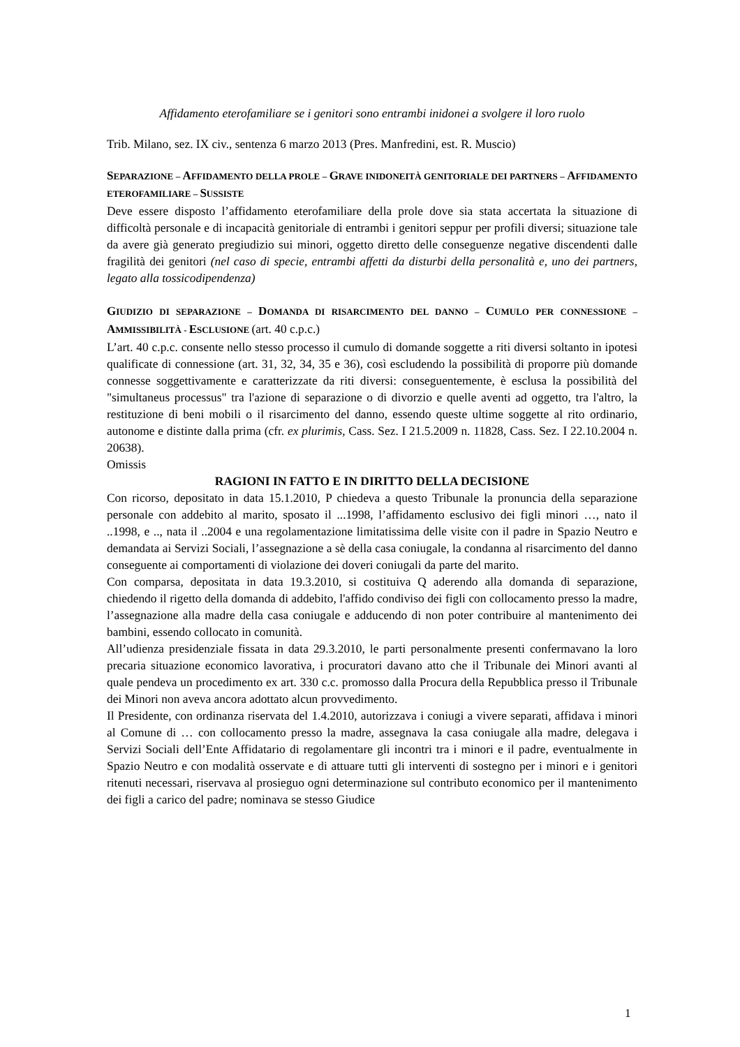Affidamento eterofamiliare se i genitori sono entrambi inidonei a svolgere il loro ruolo
Trib. Milano, sez. IX civ., sentenza 6 marzo 2013 (Pres. Manfredini, est. R. Muscio)
SEPARAZIONE – AFFIDAMENTO DELLA PROLE – GRAVE INIDONEITÀ GENITORIALE DEI PARTNERS – AFFIDAMENTO ETEROFAMILIARE – SUSSISTE
Deve essere disposto l’affidamento eterofamiliare della prole dove sia stata accertata la situazione di difficoltà personale e di incapacità genitoriale di entrambi i genitori seppur per profili diversi; situazione tale da avere già generato pregiudizio sui minori, oggetto diretto delle conseguenze negative discendenti dalle fragilità dei genitori (nel caso di specie, entrambi affetti da disturbi della personalità e, uno dei partners, legato alla tossicodipendenza)
GIUDIZIO DI SEPARAZIONE – DOMANDA DI RISARCIMENTO DEL DANNO – CUMULO PER CONNESSIONE – AMMISSIBILITÀ - ESCLUSIONE (art. 40 c.p.c.)
L’art. 40 c.p.c. consente nello stesso processo il cumulo di domande soggette a riti diversi soltanto in ipotesi qualificate di connessione (art. 31, 32, 34, 35 e 36), così escludendo la possibilità di proporre più domande connesse soggettivamente e caratterizzate da riti diversi: conseguentemente, è esclusa la possibilità del "simultaneus processus" tra l'azione di separazione o di divorzio e quelle aventi ad oggetto, tra l'altro, la restituzione di beni mobili o il risarcimento del danno, essendo queste ultime soggette al rito ordinario, autonome e distinte dalla prima (cfr. ex plurimis, Cass. Sez. I 21.5.2009 n. 11828, Cass. Sez. I 22.10.2004 n. 20638).
Omissis
RAGIONI IN FATTO E IN DIRITTO DELLA DECISIONE
Con ricorso, depositato in data 15.1.2010, P chiedeva a questo Tribunale la pronuncia della separazione personale con addebito al marito, sposato il ...1998, l’affidamento esclusivo dei figli minori …, nato il ..1998, e .., nata il ..2004 e una regolamentazione limitatissima delle visite con il padre in Spazio Neutro e demandata ai Servizi Sociali, l’assegnazione a sè della casa coniugale, la condanna al risarcimento del danno conseguente ai comportamenti di violazione dei doveri coniugali da parte del marito.
Con comparsa, depositata in data 19.3.2010, si costituiva Q aderendo alla domanda di separazione, chiedendo il rigetto della domanda di addebito, l'affido condiviso dei figli con collocamento presso la madre, l’assegnazione alla madre della casa coniugale e adducendo di non poter contribuire al mantenimento dei bambini, essendo collocato in comunità.
All’udienza presidenziale fissata in data 29.3.2010, le parti personalmente presenti confermavano la loro precaria situazione economico lavorativa, i procuratori davano atto che il Tribunale dei Minori avanti al quale pendeva un procedimento ex art. 330 c.c. promosso dalla Procura della Repubblica presso il Tribunale dei Minori non aveva ancora adottato alcun provvedimento.
Il Presidente, con ordinanza riservata del 1.4.2010, autorizzava i coniugi a vivere separati, affidava i minori al Comune di … con collocamento presso la madre, assegnava la casa coniugale alla madre, delegava i Servizi Sociali dell’Ente Affidatario di regolamentare gli incontri tra i minori e il padre, eventualmente in Spazio Neutro e con modalità osservate e di attuare tutti gli interventi di sostegno per i minori e i genitori ritenuti necessari, riservava al prosieguo ogni determinazione sul contributo economico per il mantenimento dei figli a carico del padre; nominava se stesso Giudice
1